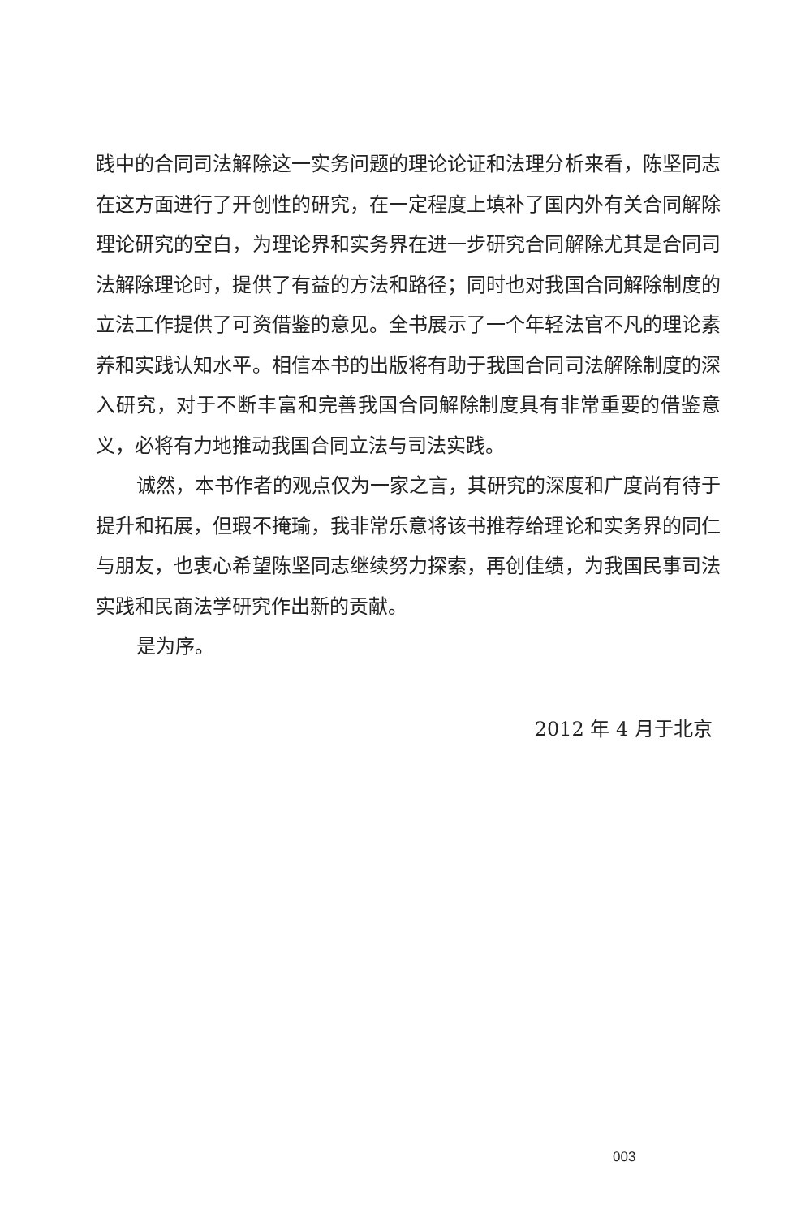践中的合同司法解除这一实务问题的理论论证和法理分析来看，陈坚同志在这方面进行了开创性的研究，在一定程度上填补了国内外有关合同解除理论研究的空白，为理论界和实务界在进一步研究合同解除尤其是合同司法解除理论时，提供了有益的方法和路径；同时也对我国合同解除制度的立法工作提供了可资借鉴的意见。全书展示了一个年轻法官不凡的理论素养和实践认知水平。相信本书的出版将有助于我国合同司法解除制度的深入研究，对于不断丰富和完善我国合同解除制度具有非常重要的借鉴意义，必将有力地推动我国合同立法与司法实践。
诚然，本书作者的观点仅为一家之言，其研究的深度和广度尚有待于提升和拓展，但瑕不掩瑜，我非常乐意将该书推荐给理论和实务界的同仁与朋友，也衷心希望陈坚同志继续努力探索，再创佳绩，为我国民事司法实践和民商法学研究作出新的贡献。
是为序。
2012 年 4 月于北京
003